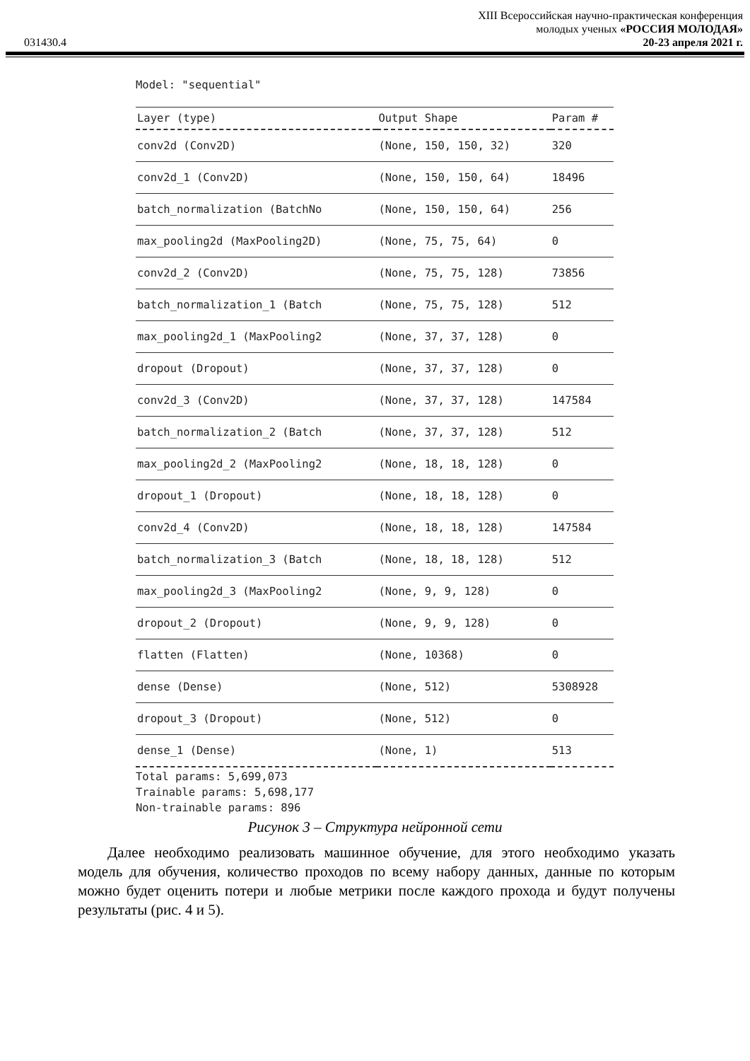XIII Всероссийская научно-практическая конференция
молодых ученых «РОССИЯ МОЛОДАЯ»
031430.4 20-23 апреля 2021 г.
Model: "sequential"
| Layer (type) | Output Shape | Param # |
| --- | --- | --- |
| conv2d (Conv2D) | (None, 150, 150, 32) | 320 |
| conv2d_1 (Conv2D) | (None, 150, 150, 64) | 18496 |
| batch_normalization (BatchNo | (None, 150, 150, 64) | 256 |
| max_pooling2d (MaxPooling2D) | (None, 75, 75, 64) | 0 |
| conv2d_2 (Conv2D) | (None, 75, 75, 128) | 73856 |
| batch_normalization_1 (Batch | (None, 75, 75, 128) | 512 |
| max_pooling2d_1 (MaxPooling2 | (None, 37, 37, 128) | 0 |
| dropout (Dropout) | (None, 37, 37, 128) | 0 |
| conv2d_3 (Conv2D) | (None, 37, 37, 128) | 147584 |
| batch_normalization_2 (Batch | (None, 37, 37, 128) | 512 |
| max_pooling2d_2 (MaxPooling2 | (None, 18, 18, 128) | 0 |
| dropout_1 (Dropout) | (None, 18, 18, 128) | 0 |
| conv2d_4 (Conv2D) | (None, 18, 18, 128) | 147584 |
| batch_normalization_3 (Batch | (None, 18, 18, 128) | 512 |
| max_pooling2d_3 (MaxPooling2 | (None, 9, 9, 128) | 0 |
| dropout_2 (Dropout) | (None, 9, 9, 128) | 0 |
| flatten (Flatten) | (None, 10368) | 0 |
| dense (Dense) | (None, 512) | 5308928 |
| dropout_3 (Dropout) | (None, 512) | 0 |
| dense_1 (Dense) | (None, 1) | 513 |
Total params: 5,699,073
Trainable params: 5,698,177
Non-trainable params: 896
Рисунок 3 – Структура нейронной сети
  Далее необходимо реализовать машинное обучение, для этого необходимо указать модель для обучения, количество проходов по всему набору данных, данные по которым можно будет оценить потери и любые метрики после каждого прохода и будут получены результаты (рис. 4 и 5).